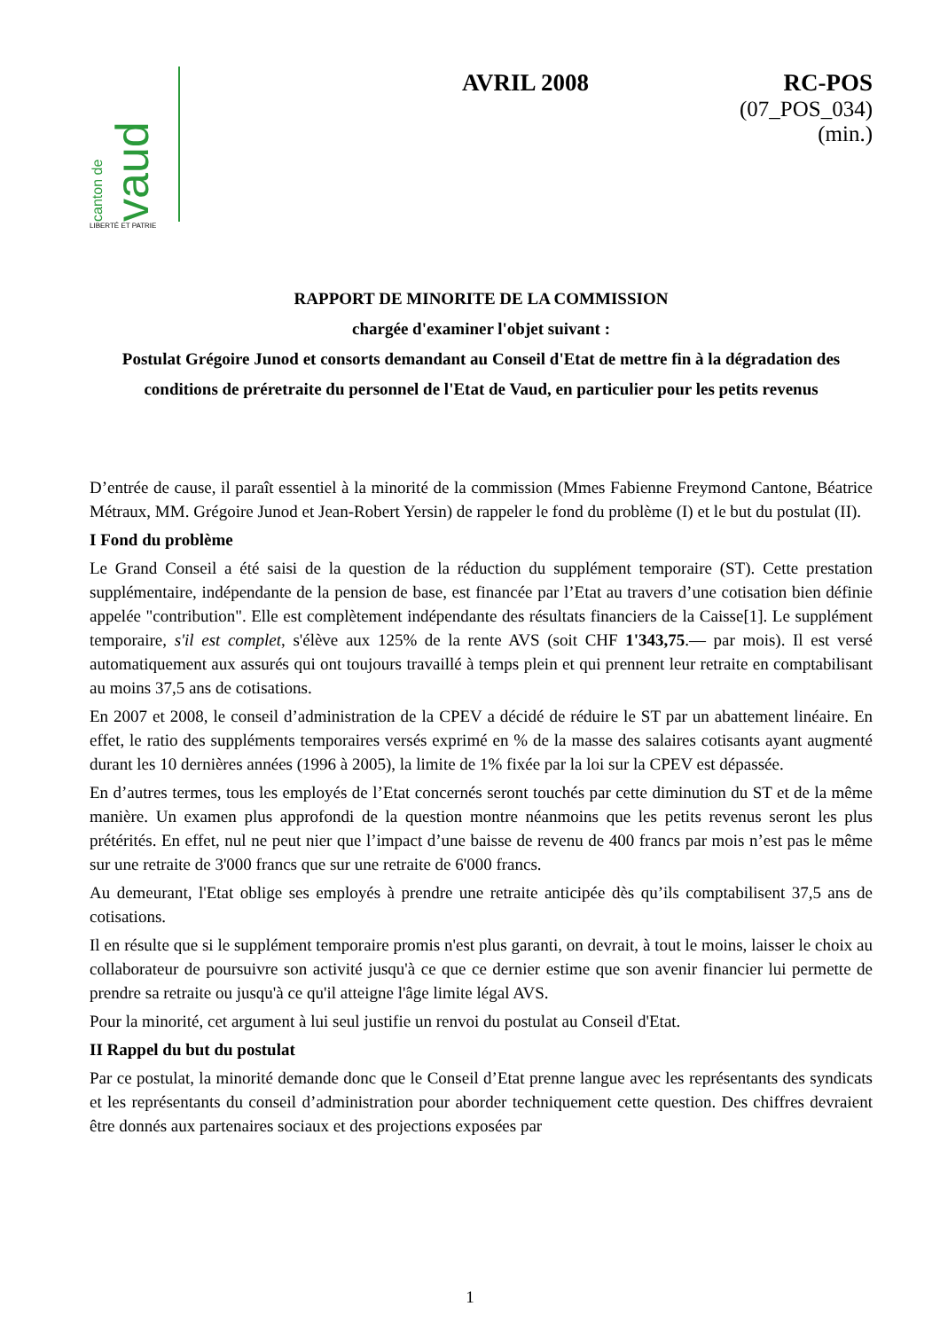canton de vaud
LIBERTÉ ET PATRIE
AVRIL 2008 RC-POS
(07_POS_034)
(min.)
RAPPORT DE MINORITE DE LA COMMISSION
chargée d'examiner l'objet suivant :
Postulat Grégoire Junod et consorts demandant au Conseil d'Etat de mettre fin à la dégradation des conditions de préretraite du personnel de l'Etat de Vaud, en particulier pour les petits revenus
D’entrée de cause, il paraît essentiel à la minorité de la commission (Mmes Fabienne Freymond Cantone, Béatrice Métraux, MM. Grégoire Junod et Jean-Robert Yersin) de rappeler le fond du problème (I) et le but du postulat (II).
I Fond du problème
Le Grand Conseil a été saisi de la question de la réduction du supplément temporaire (ST). Cette prestation supplémentaire, indépendante de la pension de base, est financée par l’Etat au travers d’une cotisation bien définie appelée "contribution". Elle est complètement indépendante des résultats financiers de la Caisse[1]. Le supplément temporaire, s'il est complet, s'élève aux 125% de la rente AVS (soit CHF 1'343,75.— par mois). Il est versé automatiquement aux assurés qui ont toujours travaillé à temps plein et qui prennent leur retraite en comptabilisant au moins 37,5 ans de cotisations.
En 2007 et 2008, le conseil d’administration de la CPEV a décidé de réduire le ST par un abattement linéaire. En effet, le ratio des suppléments temporaires versés exprimé en % de la masse des salaires cotisants ayant augmenté durant les 10 dernières années (1996 à 2005), la limite de 1% fixée par la loi sur la CPEV est dépassée.
En d’autres termes, tous les employés de l’Etat concernés seront touchés par cette diminution du ST et de la même manière. Un examen plus approfondi de la question montre néanmoins que les petits revenus seront les plus prétérités. En effet, nul ne peut nier que l’impact d’une baisse de revenu de 400 francs par mois n’est pas le même sur une retraite de 3'000 francs que sur une retraite de 6'000 francs.
Au demeurant, l'Etat oblige ses employés à prendre une retraite anticipée dès qu’ils comptabilisent 37,5 ans de cotisations.
Il en résulte que si le supplément temporaire promis n'est plus garanti, on devrait, à tout le moins, laisser le choix au collaborateur de poursuivre son activité jusqu'à ce que ce dernier estime que son avenir financier lui permette de prendre sa retraite ou jusqu'à ce qu'il atteigne l'âge limite légal AVS.
Pour la minorité, cet argument à lui seul justifie un renvoi du postulat au Conseil d'Etat.
II Rappel du but du postulat
Par ce postulat, la minorité demande donc que le Conseil d’Etat prenne langue avec les représentants des syndicats et les représentants du conseil d’administration pour aborder techniquement cette question. Des chiffres devraient être donnés aux partenaires sociaux et des projections exposées par
1